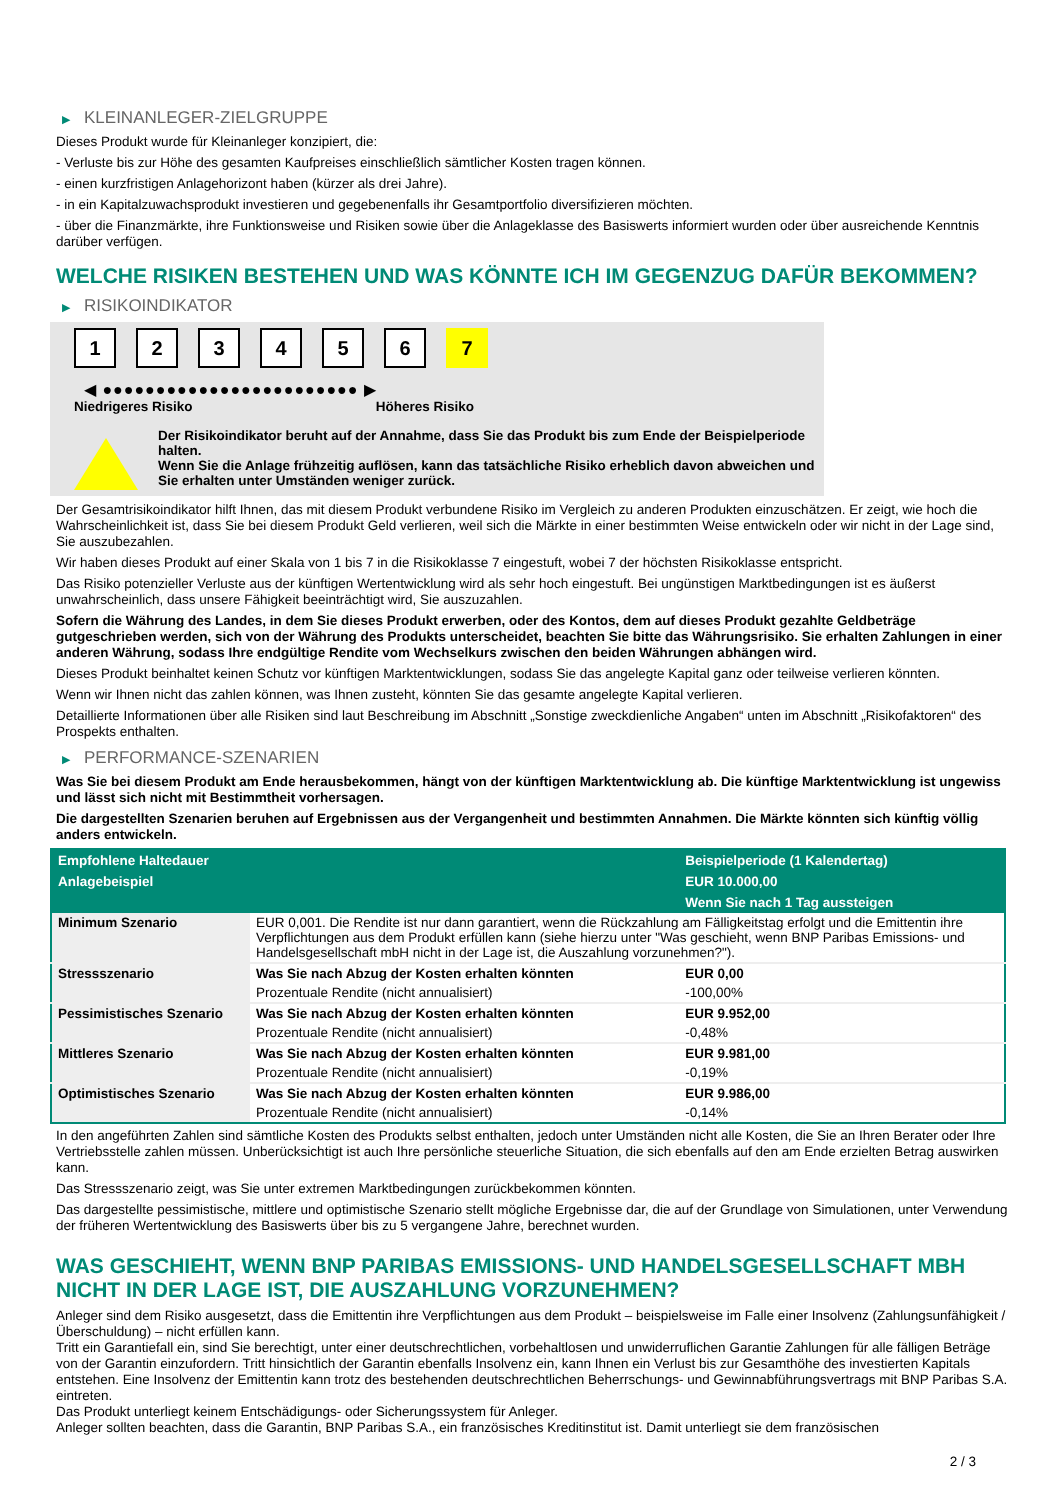▶ KLEINANLEGER-ZIELGRUPPE
Dieses Produkt wurde für Kleinanleger konzipiert, die:
- Verluste bis zur Höhe des gesamten Kaufpreises einschließlich sämtlicher Kosten tragen können.
- einen kurzfristigen Anlagehorizont haben (kürzer als drei Jahre).
- in ein Kapitalzuwachsprodukt investieren und gegebenenfalls ihr Gesamtportfolio diversifizieren möchten.
- über die Finanzmärkte, ihre Funktionsweise und Risiken sowie über die Anlageklasse des Basiswerts informiert wurden oder über ausreichende Kenntnis darüber verfügen.
WELCHE RISIKEN BESTEHEN UND WAS KÖNNTE ICH IM GEGENZUG DAFÜR BEKOMMEN?
▶ RISIKOINDIKATOR
1 2 3 4 5 6 7
◀ ●●●●●●●●●●●●●●●●●●●●●●●● ▶
Niedrigeres Risiko Höheres Risiko
Der Risikoindikator beruht auf der Annahme, dass Sie das Produkt bis zum Ende der Beispielperiode halten.
Wenn Sie die Anlage frühzeitig auflösen, kann das tatsächliche Risiko erheblich davon abweichen und Sie erhalten unter Umständen weniger zurück.
Der Gesamtrisikoindikator hilft Ihnen, das mit diesem Produkt verbundene Risiko im Vergleich zu anderen Produkten einzuschätzen. Er zeigt, wie hoch die Wahrscheinlichkeit ist, dass Sie bei diesem Produkt Geld verlieren, weil sich die Märkte in einer bestimmten Weise entwickeln oder wir nicht in der Lage sind, Sie auszubezahlen.
Wir haben dieses Produkt auf einer Skala von 1 bis 7 in die Risikoklasse 7 eingestuft, wobei 7 der höchsten Risikoklasse entspricht.
Das Risiko potenzieller Verluste aus der künftigen Wertentwicklung wird als sehr hoch eingestuft. Bei ungünstigen Marktbedingungen ist es äußerst unwahrscheinlich, dass unsere Fähigkeit beeinträchtigt wird, Sie auszuzahlen.
Sofern die Währung des Landes, in dem Sie dieses Produkt erwerben, oder des Kontos, dem auf dieses Produkt gezahlte Geldbeträge gutgeschrieben werden, sich von der Währung des Produkts unterscheidet, beachten Sie bitte das Währungsrisiko. Sie erhalten Zahlungen in einer anderen Währung, sodass Ihre endgültige Rendite vom Wechselkurs zwischen den beiden Währungen abhängen wird.
Dieses Produkt beinhaltet keinen Schutz vor künftigen Marktentwicklungen, sodass Sie das angelegte Kapital ganz oder teilweise verlieren könnten.
Wenn wir Ihnen nicht das zahlen können, was Ihnen zusteht, könnten Sie das gesamte angelegte Kapital verlieren.
Detaillierte Informationen über alle Risiken sind laut Beschreibung im Abschnitt „Sonstige zweckdienliche Angaben“ unten im Abschnitt „Risikofaktoren“ des Prospekts enthalten.
▶ PERFORMANCE-SZENARIEN
Was Sie bei diesem Produkt am Ende herausbekommen, hängt von der künftigen Marktentwicklung ab. Die künftige Marktentwicklung ist ungewiss und lässt sich nicht mit Bestimmtheit vorhersagen.
Die dargestellten Szenarien beruhen auf Ergebnissen aus der Vergangenheit und bestimmten Annahmen. Die Märkte könnten sich künftig völlig anders entwickeln.
| Empfohlene Haltedauer | | Beispielperiode (1 Kalendertag) |
| --- | --- | --- |
| Anlagebeispiel | | EUR 10.000,00 |
| | | Wenn Sie nach 1 Tag aussteigen |
| Minimum Szenario | EUR 0,001. Die Rendite ist nur dann garantiert, wenn die Rückzahlung am Fälligkeitstag erfolgt und die Emittentin ihre Verpflichtungen aus dem Produkt erfüllen kann (siehe hierzu unter "Was geschieht, wenn BNP Paribas Emissions- und Handelsgesellschaft mbH nicht in der Lage ist, die Auszahlung vorzunehmen?"). | |
| Stressszenario | Was Sie nach Abzug der Kosten erhalten könnten | EUR 0,00 |
| | Prozentuale Rendite (nicht annualisiert) | -100,00% |
| Pessimistisches Szenario | Was Sie nach Abzug der Kosten erhalten könnten | EUR 9.952,00 |
| | Prozentuale Rendite (nicht annualisiert) | -0,48% |
| Mittleres Szenario | Was Sie nach Abzug der Kosten erhalten könnten | EUR 9.981,00 |
| | Prozentuale Rendite (nicht annualisiert) | -0,19% |
| Optimistisches Szenario | Was Sie nach Abzug der Kosten erhalten könnten | EUR 9.986,00 |
| | Prozentuale Rendite (nicht annualisiert) | -0,14% |
In den angeführten Zahlen sind sämtliche Kosten des Produkts selbst enthalten, jedoch unter Umständen nicht alle Kosten, die Sie an Ihren Berater oder Ihre Vertriebsstelle zahlen müssen. Unberücksichtigt ist auch Ihre persönliche steuerliche Situation, die sich ebenfalls auf den am Ende erzielten Betrag auswirken kann.
Das Stressszenario zeigt, was Sie unter extremen Marktbedingungen zurückbekommen könnten.
Das dargestellte pessimistische, mittlere und optimistische Szenario stellt mögliche Ergebnisse dar, die auf der Grundlage von Simulationen, unter Verwendung der früheren Wertentwicklung des Basiswerts über bis zu 5 vergangene Jahre, berechnet wurden.
WAS GESCHIEHT, WENN BNP PARIBAS EMISSIONS- UND HANDELSGESELLSCHAFT MBH NICHT IN DER LAGE IST, DIE AUSZAHLUNG VORZUNEHMEN?
Anleger sind dem Risiko ausgesetzt, dass die Emittentin ihre Verpflichtungen aus dem Produkt – beispielsweise im Falle einer Insolvenz (Zahlungsunfähigkeit / Überschuldung) – nicht erfüllen kann.
Tritt ein Garantiefall ein, sind Sie berechtigt, unter einer deutschrechtlichen, vorbehaltlosen und unwiderruflichen Garantie Zahlungen für alle fälligen Beträge von der Garantin einzufordern. Tritt hinsichtlich der Garantin ebenfalls Insolvenz ein, kann Ihnen ein Verlust bis zur Gesamthöhe des investierten Kapitals entstehen. Eine Insolvenz der Emittentin kann trotz des bestehenden deutschrechtlichen Beherrschungs- und Gewinnabführungsvertrags mit BNP Paribas S.A. eintreten.
Das Produkt unterliegt keinem Entschädigungs- oder Sicherungssystem für Anleger.
Anleger sollten beachten, dass die Garantin, BNP Paribas S.A., ein französisches Kreditinstitut ist. Damit unterliegt sie dem französischen
2 / 3